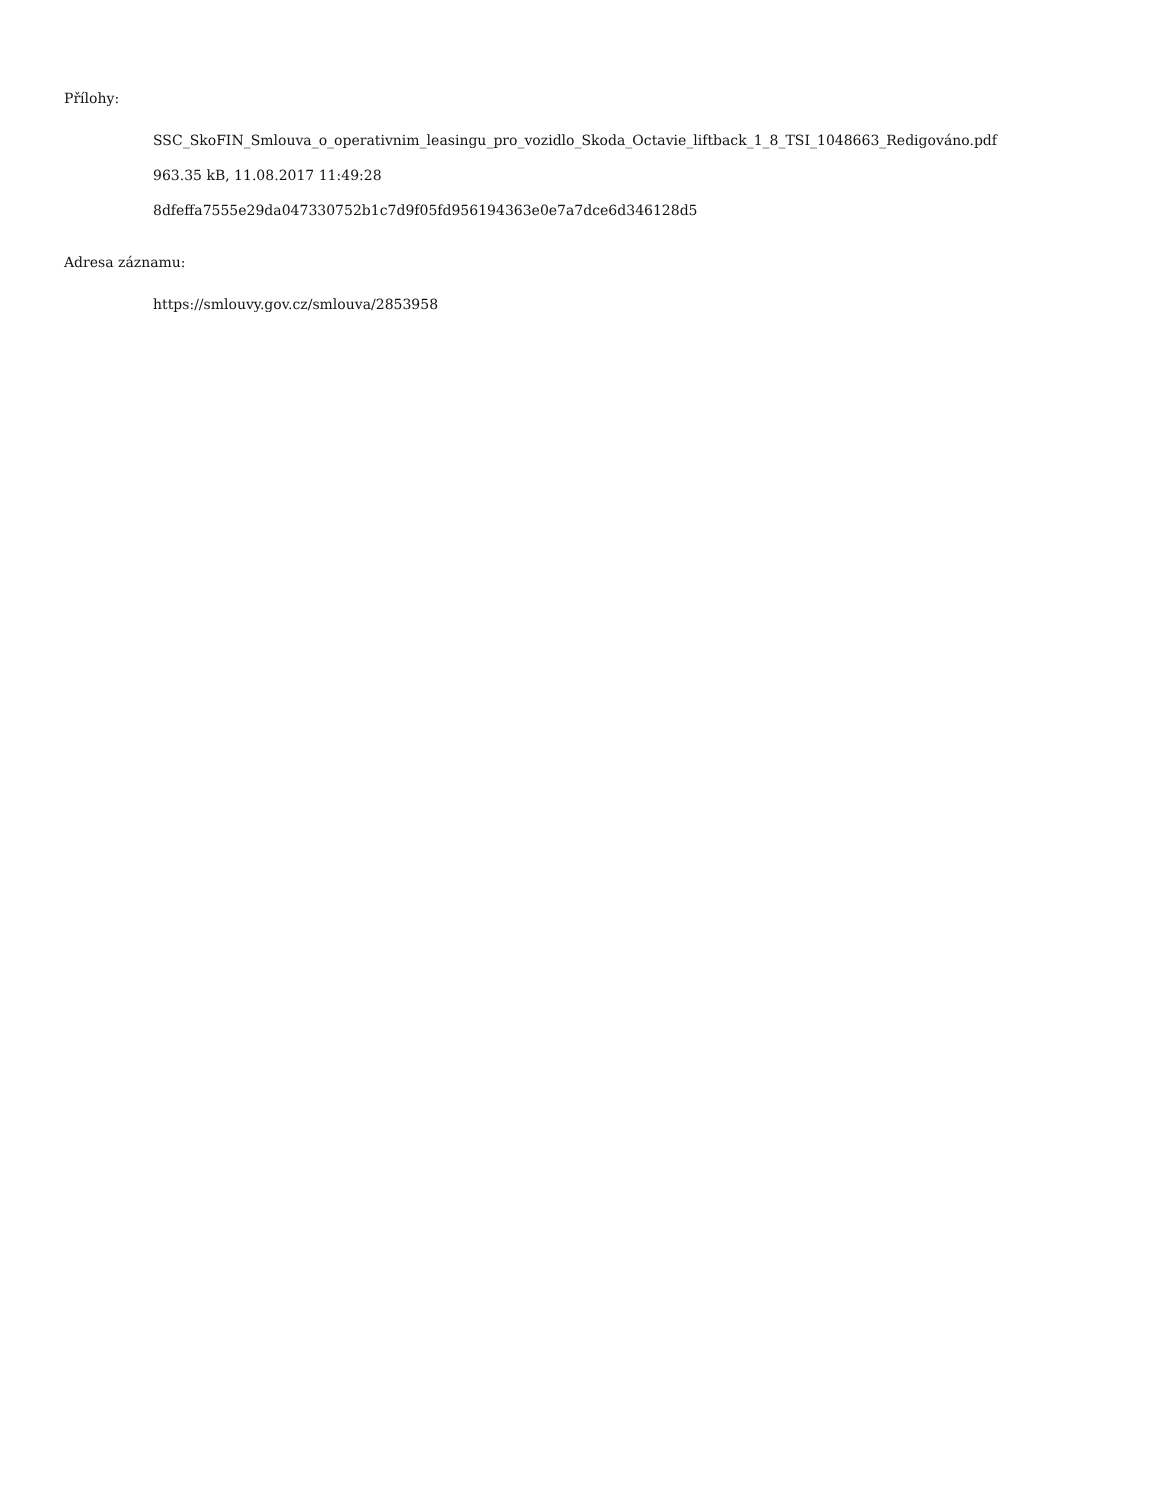Přílohy:
SSC_SkoFIN_Smlouva_o_operativnim_leasingu_pro_vozidlo_Skoda_Octavie_liftback_1_8_TSI_1048663_Redigováno.pdf
963.35 kB, 11.08.2017 11:49:28
8dfeffa7555e29da047330752b1c7d9f05fd956194363e0e7a7dce6d346128d5
Adresa záznamu:
https://smlouvy.gov.cz/smlouva/2853958